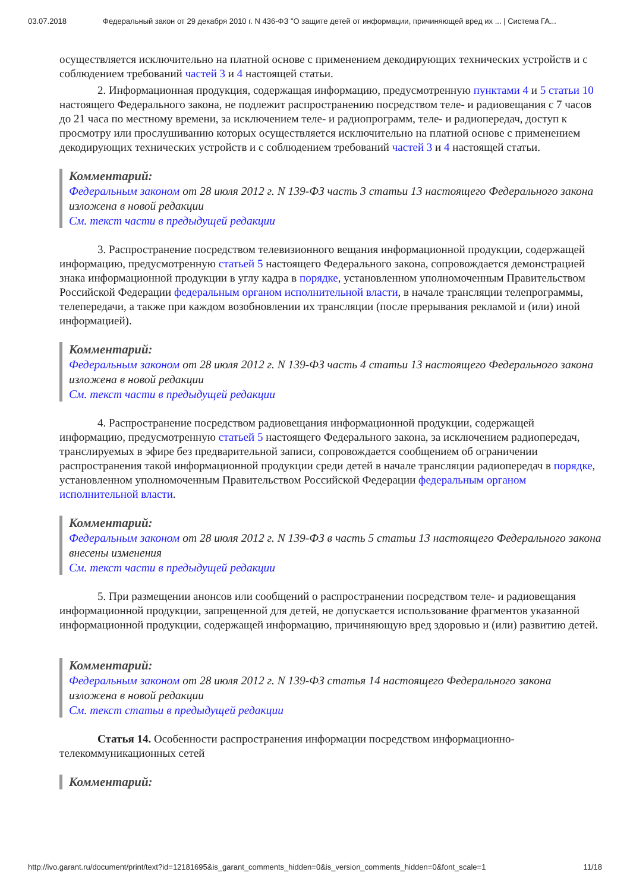03.07.2018 Федеральный закон от 29 декабря 2010 г. N 436-ФЗ "О защите детей от информации, причиняющей вред их ... | Система ГА...
осуществляется исключительно на платной основе с применением декодирующих технических устройств и с соблюдением требований частей 3 и 4 настоящей статьи.
2. Информационная продукция, содержащая информацию, предусмотренную пунктами 4 и 5 статьи 10 настоящего Федерального закона, не подлежит распространению посредством теле- и радиовещания с 7 часов до 21 часа по местному времени, за исключением теле- и радиопрограмм, теле- и радиопередач, доступ к просмотру или прослушиванию которых осуществляется исключительно на платной основе с применением декодирующих технических устройств и с соблюдением требований частей 3 и 4 настоящей статьи.
Комментарий:
Федеральным законом от 28 июля 2012 г. N 139-ФЗ часть 3 статьи 13 настоящего Федерального закона изложена в новой редакции
См. текст части в предыдущей редакции
3. Распространение посредством телевизионного вещания информационной продукции, содержащей информацию, предусмотренную статьей 5 настоящего Федерального закона, сопровождается демонстрацией знака информационной продукции в углу кадра в порядке, установленном уполномоченным Правительством Российской Федерации федеральным органом исполнительной власти, в начале трансляции телепрограммы, телепередачи, а также при каждом возобновлении их трансляции (после прерывания рекламой и (или) иной информацией).
Комментарий:
Федеральным законом от 28 июля 2012 г. N 139-ФЗ часть 4 статьи 13 настоящего Федерального закона изложена в новой редакции
См. текст части в предыдущей редакции
4. Распространение посредством радиовещания информационной продукции, содержащей информацию, предусмотренную статьей 5 настоящего Федерального закона, за исключением радиопередач, транслируемых в эфире без предварительной записи, сопровождается сообщением об ограничении распространения такой информационной продукции среди детей в начале трансляции радиопередач в порядке, установленном уполномоченным Правительством Российской Федерации федеральным органом исполнительной власти.
Комментарий:
Федеральным законом от 28 июля 2012 г. N 139-ФЗ в часть 5 статьи 13 настоящего Федерального закона внесены изменения
См. текст части в предыдущей редакции
5. При размещении анонсов или сообщений о распространении посредством теле- и радиовещания информационной продукции, запрещенной для детей, не допускается использование фрагментов указанной информационной продукции, содержащей информацию, причиняющую вред здоровью и (или) развитию детей.
Комментарий:
Федеральным законом от 28 июля 2012 г. N 139-ФЗ статья 14 настоящего Федерального закона изложена в новой редакции
См. текст статьи в предыдущей редакции
Статья 14. Особенности распространения информации посредством информационно-телекоммуникационных сетей
Комментарий:
http://ivo.garant.ru/document/print/text?id=12181695&is_garant_comments_hidden=0&is_version_comments_hidden=0&font_scale=1 11/18